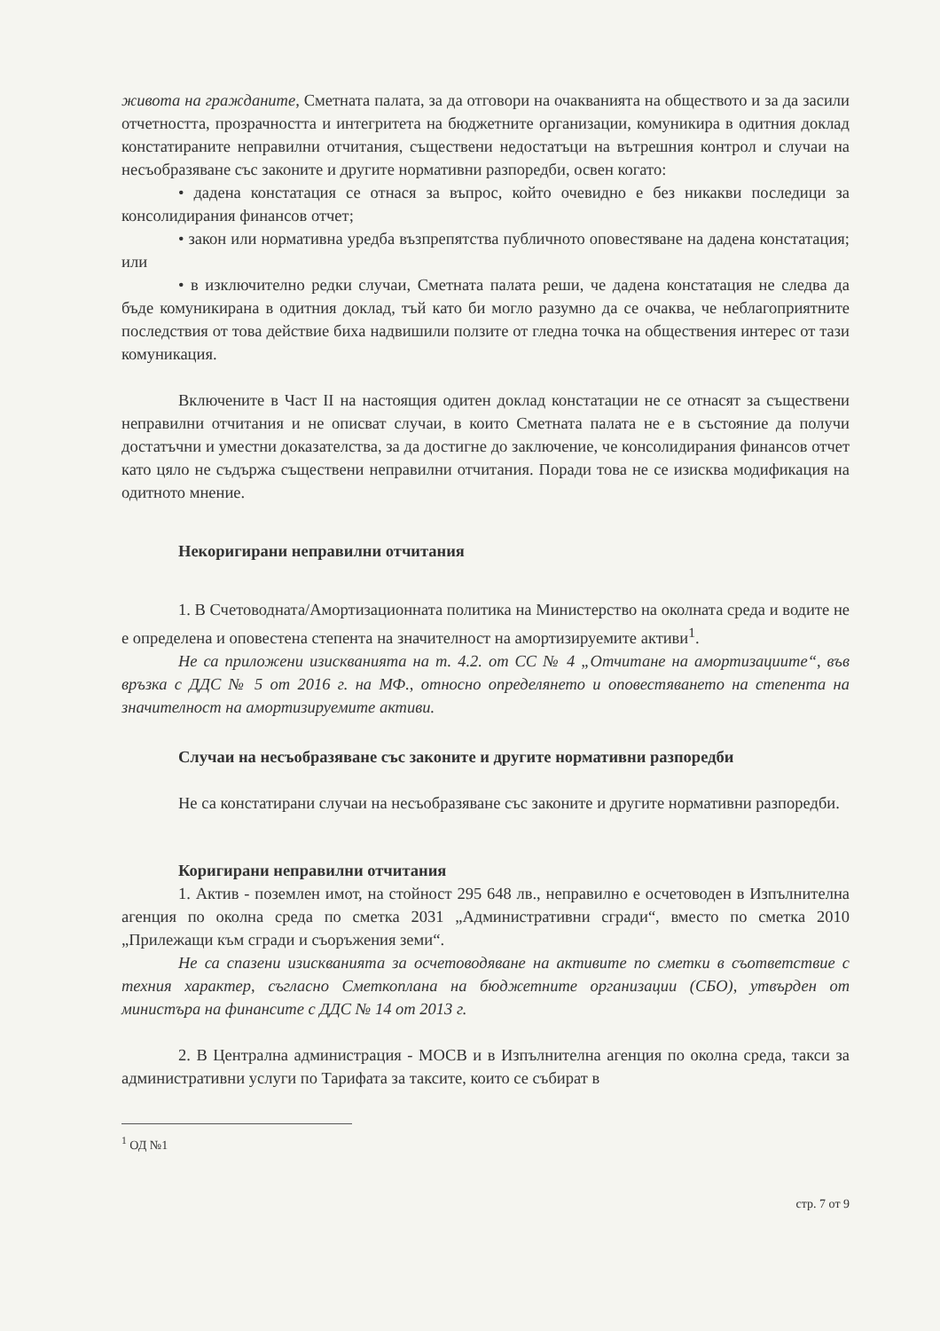живота на гражданите, Сметната палата, за да отговори на очакванията на обществото и за да засили отчетността, прозрачността и интегритета на бюджетните организации, комуникира в одитния доклад констатираните неправилни отчитания, съществени недостатъци на вътрешния контрол и случаи на несъобразяване със законите и другите нормативни разпоредби, освен когато:
• дадена констатация се отнася за въпрос, който очевидно е без никакви последици за консолидирания финансов отчет;
• закон или нормативна уредба възпрепятства публичното оповестяване на дадена констатация; или
• в изключително редки случаи, Сметната палата реши, че дадена констатация не следва да бъде комуникирана в одитния доклад, тъй като би могло разумно да се очаква, че неблагоприятните последствия от това действие биха надвишили ползите от гледна точка на обществения интерес от тази комуникация.
Включените в Част II на настоящия одитен доклад констатации не се отнасят за съществени неправилни отчитания и не описват случаи, в които Сметната палата не е в състояние да получи достатъчни и уместни доказателства, за да достигне до заключение, че консолидирания финансов отчет като цяло не съдържа съществени неправилни отчитания. Поради това не се изисква модификация на одитното мнение.
Некоригирани неправилни отчитания
1. В Счетоводната/Амортизационната политика на Министерство на околната среда и водите не е определена и оповестена степента на значителност на амортизируемите активи<sup>1</sup>.
Не са приложени изискванията на т. 4.2. от СС № 4 „Отчитане на амортизациите“, във връзка с ДДС № 5 от 2016 г. на МФ., относно определянето и оповестяването на степента на значителност на амортизируемите активи.
Случаи на несъобразяване със законите и другите нормативни разпоредби
Не са констатирани случаи на несъобразяване със законите и другите нормативни разпоредби.
Коригирани неправилни отчитания
1. Актив - поземлен имот, на стойност 295 648 лв., неправилно е осчетоводен в Изпълнителна агенция по околна среда по сметка 2031 „Административни сгради“, вместо по сметка 2010 „Прилежащи към сгради и съоръжения земи“.
Не са спазени изискванията за осчетоводяване на активите по сметки в съответствие с техния характер, съгласно Сметкоплана на бюджетните организации (СБО), утвърден от министъра на финансите с ДДС № 14 от 2013 г.
2. В Централна администрация - МОСВ и в Изпълнителна агенция по околна среда, такси за административни услуги по Тарифата за таксите, които се събират в
<sup>1</sup> ОД №1
стр. 7 от 9